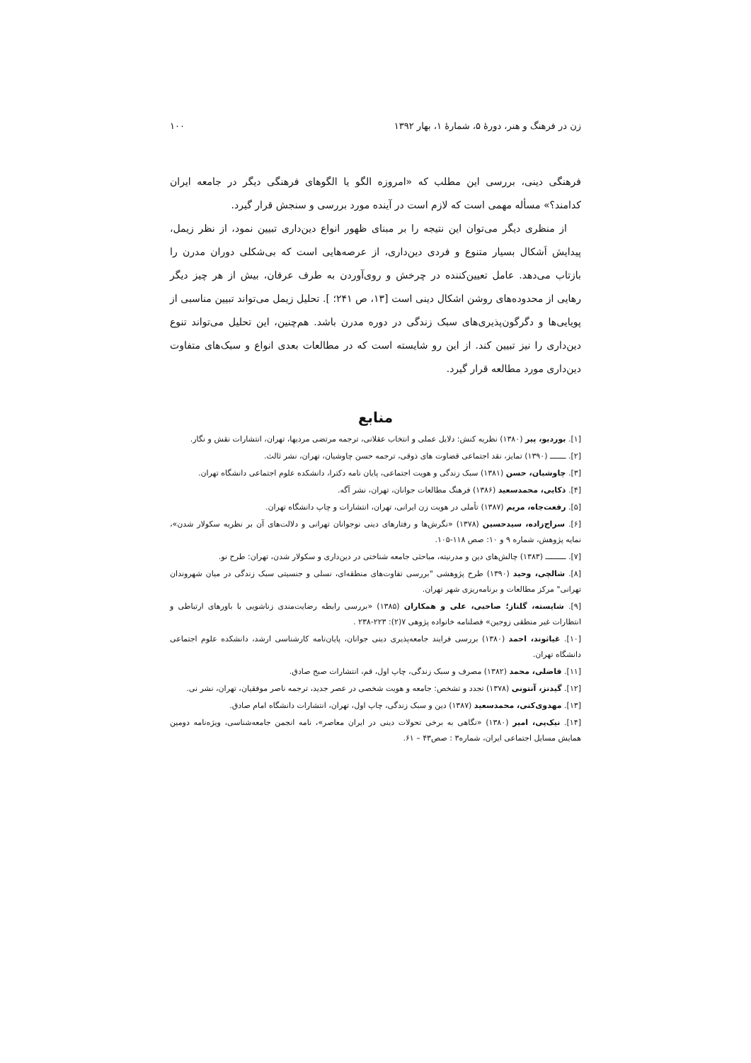زن در فرهنگ و هنر، دورهٔ ۵، شمارهٔ ۱، بهار ۱۳۹۲ ۱۰۰
فرهنگی دینی، بررسی این مطلب که «امروزه الگو یا الگوهای فرهنگی دیگر در جامعه ایران کدامند؟» مسأله مهمی است که لازم است در آینده مورد بررسی و سنجش قرار گیرد.
از منظری دیگر می‌توان این نتیجه را بر مبنای ظهور انواع دین‌داری تبیین نمود، از نظر زیمل، پیدایش اَشکال بسیار متنوع و فردی دین‌داری، از عرصه‌هایی است که بی‌شکلی دوران مدرن را بازتاب می‌دهد. عامل تعیین‌کننده در چرخش و روی‌آوردن به طرف عرفان، بیش از هر چیز دیگر رهایی از محدوده‌های روشن اشکال دینی است [۱۳، ص ۲۴۱؛ ]. تحلیل زیمل می‌تواند تبیین مناسبی از پویایی‌ها و دگرگون‌پذیری‌های سبک زندگی در دوره مدرن باشد. هم‌چنین، این تحلیل می‌تواند تنوع دین‌داری را نیز تبیین کند. از این رو شایسته است که در مطالعات بعدی انواع و سبک‌های متفاوت دین‌داری مورد مطالعه قرار گیرد.
منابع
[۱]. بوردیو، پیر (۱۳۸۰) نظریه کنش: دلایل عملی و انتخاب عقلانی، ترجمه مرتضی مردیها، تهران، انتشارات نقش و نگار.
[۲]. ـــــــ (۱۳۹۰) تمایز، نقد اجتماعی قضاوت های ذوقی، ترجمه حسن چاوشیان، تهران، نشر ثالث.
[۳]. چاوشیان، حسن (۱۳۸۱) سبک زندگی و هویت اجتماعی، پایان نامه دکترا، دانشکده علوم اجتماعی دانشگاه تهران.
[۴]. ذکایی، محمدسعید (۱۳۸۶) فرهنگ مطالعات جوانان، تهران، نشر آگه.
[۵]. رفعت‌جاه، مریم (۱۳۸۷) تأملی در هویت زن ایرانی، تهران، انتشارات و چاپ دانشگاه تهران.
[۶]. سراج‌زاده، سیدحسین (۱۳۷۸) «نگرش‌ها و رفتارهای دینی نوجوانان تهرانی و دلالت‌های آن بر نظریه سکولار شدن»، نمایه پژوهش، شماره ۹ و ۱۰: صص ۱۱۸-۱۰۵.
[۷]. ـــــــــ (۱۳۸۳) چالش‌های دین و مدرنیته، مباحثی جامعه شناختی در دین‌داری و سکولار شدن، تهران: طرح نو.
[۸]. شالچی، وحید (۱۳۹۰) طرح پژوهشی "بررسی تفاوت‌های منطقه‌ای، نسلی و جنسیتی سبک زندگی در میان شهروندان تهرانی" مرکز مطالعات و برنامه‌ریزی شهر تهران.
[۹]. شایسته، گلناز؛ صاحبی، علی و همکاران (۱۳۸۵) «بررسی رابطه رضایت‌مندی زناشویی با باورهای ارتباطی و انتظارات غیر منطقی زوجین» فصلنامه خانواده پژوهی ۷(۲): ۲۲۳-۲۳۸ .
[۱۰]. غیاثوند، احمد (۱۳۸۰) بررسی فرایند جامعه‌پذیری دینی جوانان، پایان‌نامه کارشناسی ارشد، دانشکده علوم اجتماعی دانشگاه تهران.
[۱۱]. فاضلی، محمد (۱۳۸۲) مصرف و سبک زندگی، چاپ اول، قم، انتشارات صبح صادق.
[۱۲]. گیدنز، آنتونی (۱۳۷۸) تجدد و تشخص: جامعه و هویت شخصی در عصر جدید، ترجمه ناصر موفقیان، تهران، نشر نی.
[۱۳]. مهدوی‌کنی، محمدسعید (۱۳۸۷) دین و سبک زندگی، چاپ اول، تهران، انتشارات دانشگاه امام صادق.
[۱۴]. نیک‌پی، امیر (۱۳۸۰) «نگاهی به برخی تحولات دینی در ایران معاصر»، نامه انجمن جامعه‌شناسی، ویژه‌نامه دومین همایش مسایل اجتماعی ایران، شماره۳ : صص۴۳ – ۶۱.